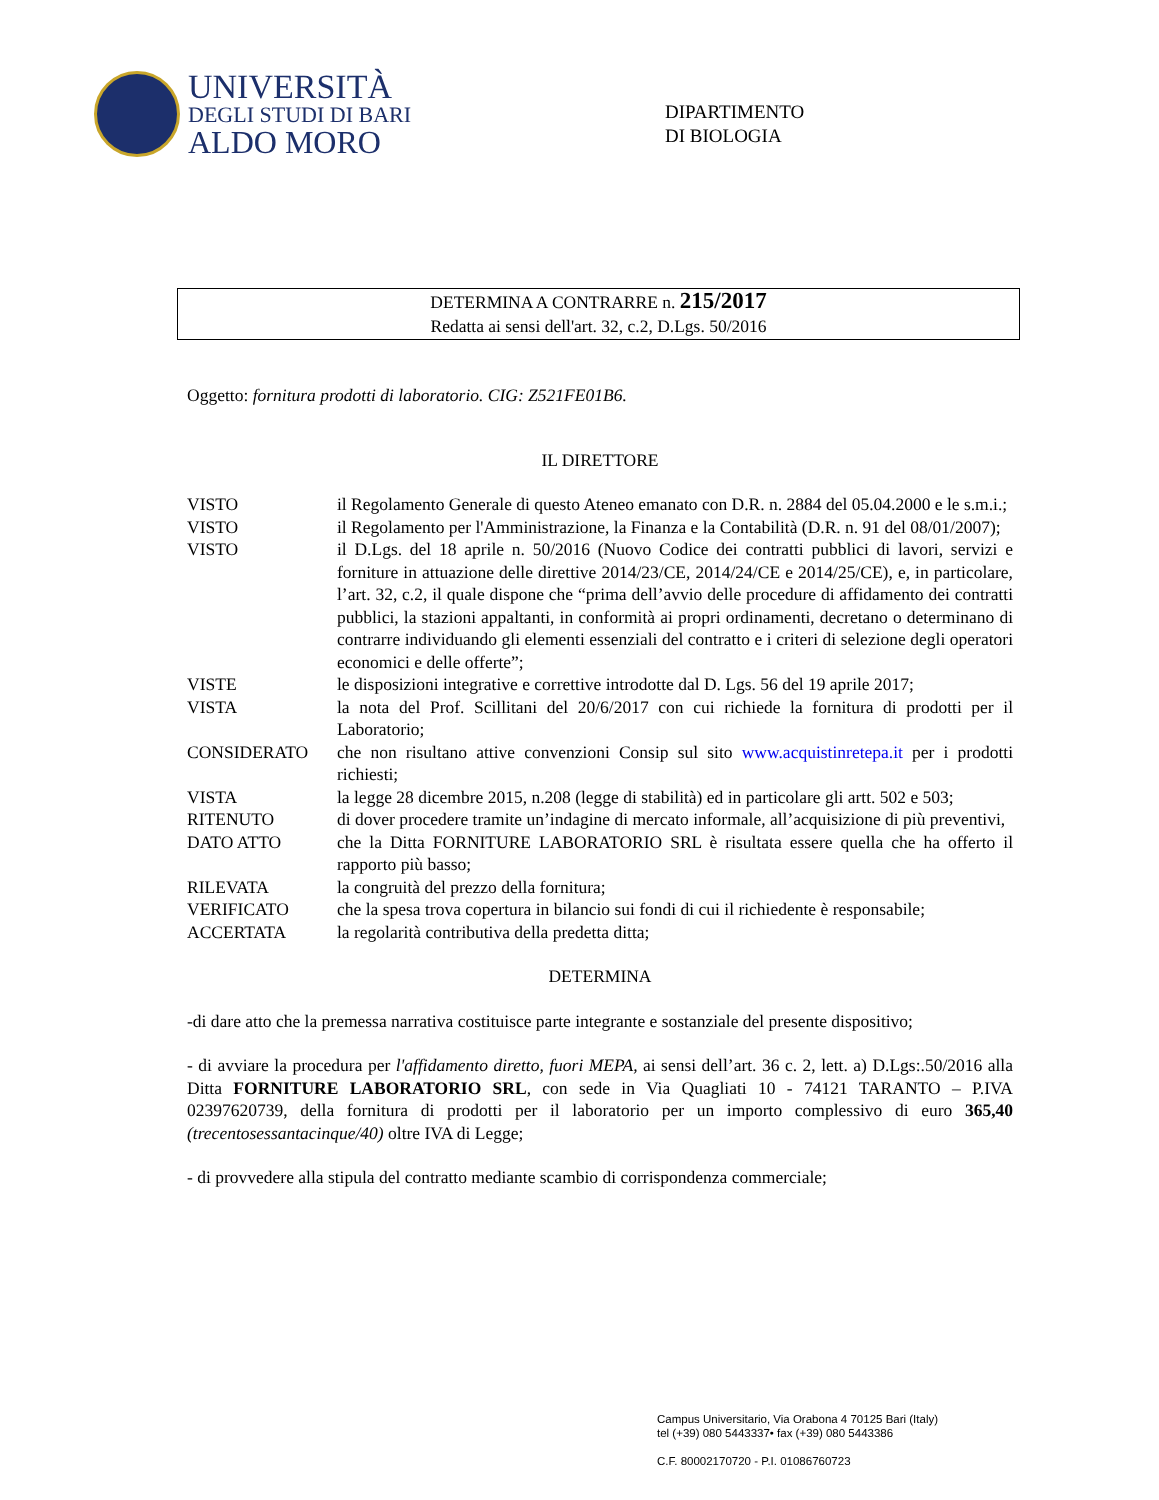UNIVERSITÀ
DEGLI STUDI DI BARI
ALDO MORO
DIPARTIMENTO
DI BIOLOGIA
DETERMINA A CONTRARRE n. 215/2017
Redatta ai sensi dell'art. 32, c.2, D.Lgs. 50/2016
Oggetto: fornitura prodotti di laboratorio. CIG: Z521FE01B6.
IL DIRETTORE
VISTO il Regolamento Generale di questo Ateneo emanato con D.R. n. 2884 del 05.04.2000 e le s.m.i.;
VISTO il Regolamento per l'Amministrazione, la Finanza e la Contabilità (D.R. n. 91 del 08/01/2007);
VISTO il D.Lgs. del 18 aprile n. 50/2016 (Nuovo Codice dei contratti pubblici di lavori, servizi e forniture in attuazione delle direttive 2014/23/CE, 2014/24/CE e 2014/25/CE), e, in particolare, l’art. 32, c.2, il quale dispone che “prima dell’avvio delle procedure di affidamento dei contratti pubblici, la stazioni appaltanti, in conformità ai propri ordinamenti, decretano o determinano di contrarre individuando gli elementi essenziali del contratto e i criteri di selezione degli operatori economici e delle offerte”;
VISTE le disposizioni integrative e correttive introdotte dal D. Lgs. 56 del 19 aprile 2017;
VISTA la nota del Prof. Scillitani del 20/6/2017 con cui richiede la fornitura di prodotti per il Laboratorio;
CONSIDERATO che non risultano attive convenzioni Consip sul sito www.acquistinretepa.it per i prodotti richiesti;
VISTA la legge 28 dicembre 2015, n.208 (legge di stabilità) ed in particolare gli artt. 502 e 503;
RITENUTO di dover procedere tramite un’indagine di mercato informale, all’acquisizione di più preventivi,
DATO ATTO che la Ditta FORNITURE LABORATORIO SRL è risultata essere quella che ha offerto il rapporto più basso;
RILEVATA la congruità del prezzo della fornitura;
VERIFICATO che la spesa trova copertura in bilancio sui fondi di cui il richiedente è responsabile;
ACCERTATA la regolarità contributiva della predetta ditta;
DETERMINA
-di dare atto che la premessa narrativa costituisce parte integrante e sostanziale del presente dispositivo;
- di avviare la procedura per l'affidamento diretto, fuori MEPA, ai sensi dell’art. 36 c. 2, lett. a) D.Lgs:.50/2016 alla Ditta FORNITURE LABORATORIO SRL, con sede in Via Quagliati 10 - 74121 TARANTO – P.IVA 02397620739, della fornitura di prodotti per il laboratorio per un importo complessivo di euro 365,40 (trecentosessantacinque/40) oltre IVA di Legge;
- di provvedere alla stipula del contratto mediante scambio di corrispondenza commerciale;
Campus Universitario, Via Orabona 4 70125 Bari (Italy)
tel (+39) 080 5443337• fax (+39) 080 5443386
C.F. 80002170720 - P.I. 01086760723